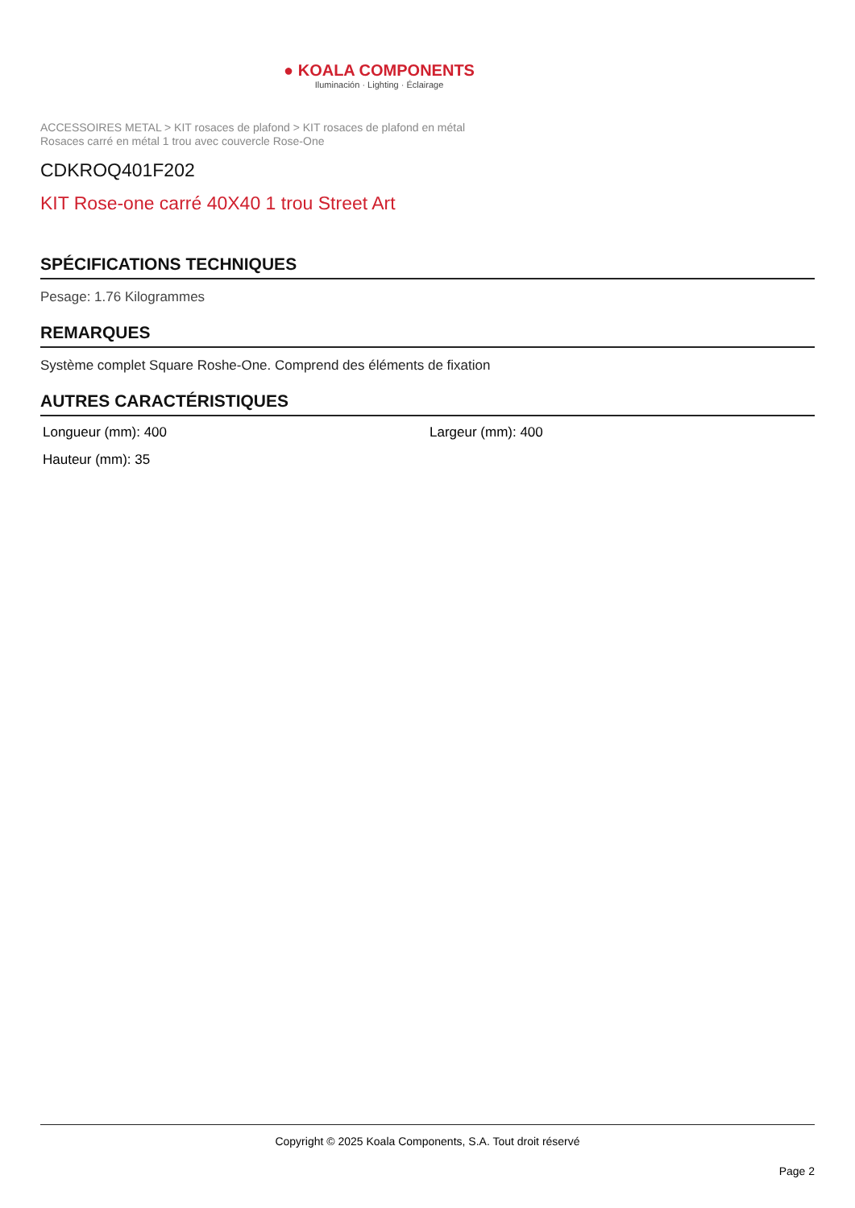● KOALA COMPONENTS
Iluminación · Lighting · Éclairage
ACCESSOIRES METAL > KIT rosaces de plafond > KIT rosaces de plafond en métal
Rosaces carré en métal 1 trou avec couvercle Rose-One
CDKROQ401F202
KIT Rose-one carré 40X40 1 trou Street Art
SPÉCIFICATIONS TECHNIQUES
Pesage: 1.76 Kilogrammes
REMARQUES
Système complet Square Roshe-One. Comprend des éléments de fixation
AUTRES CARACTÉRISTIQUES
Longueur (mm): 400
Largeur (mm): 400
Hauteur (mm): 35
Copyright © 2025 Koala Components, S.A. Tout droit réservé
Page 2